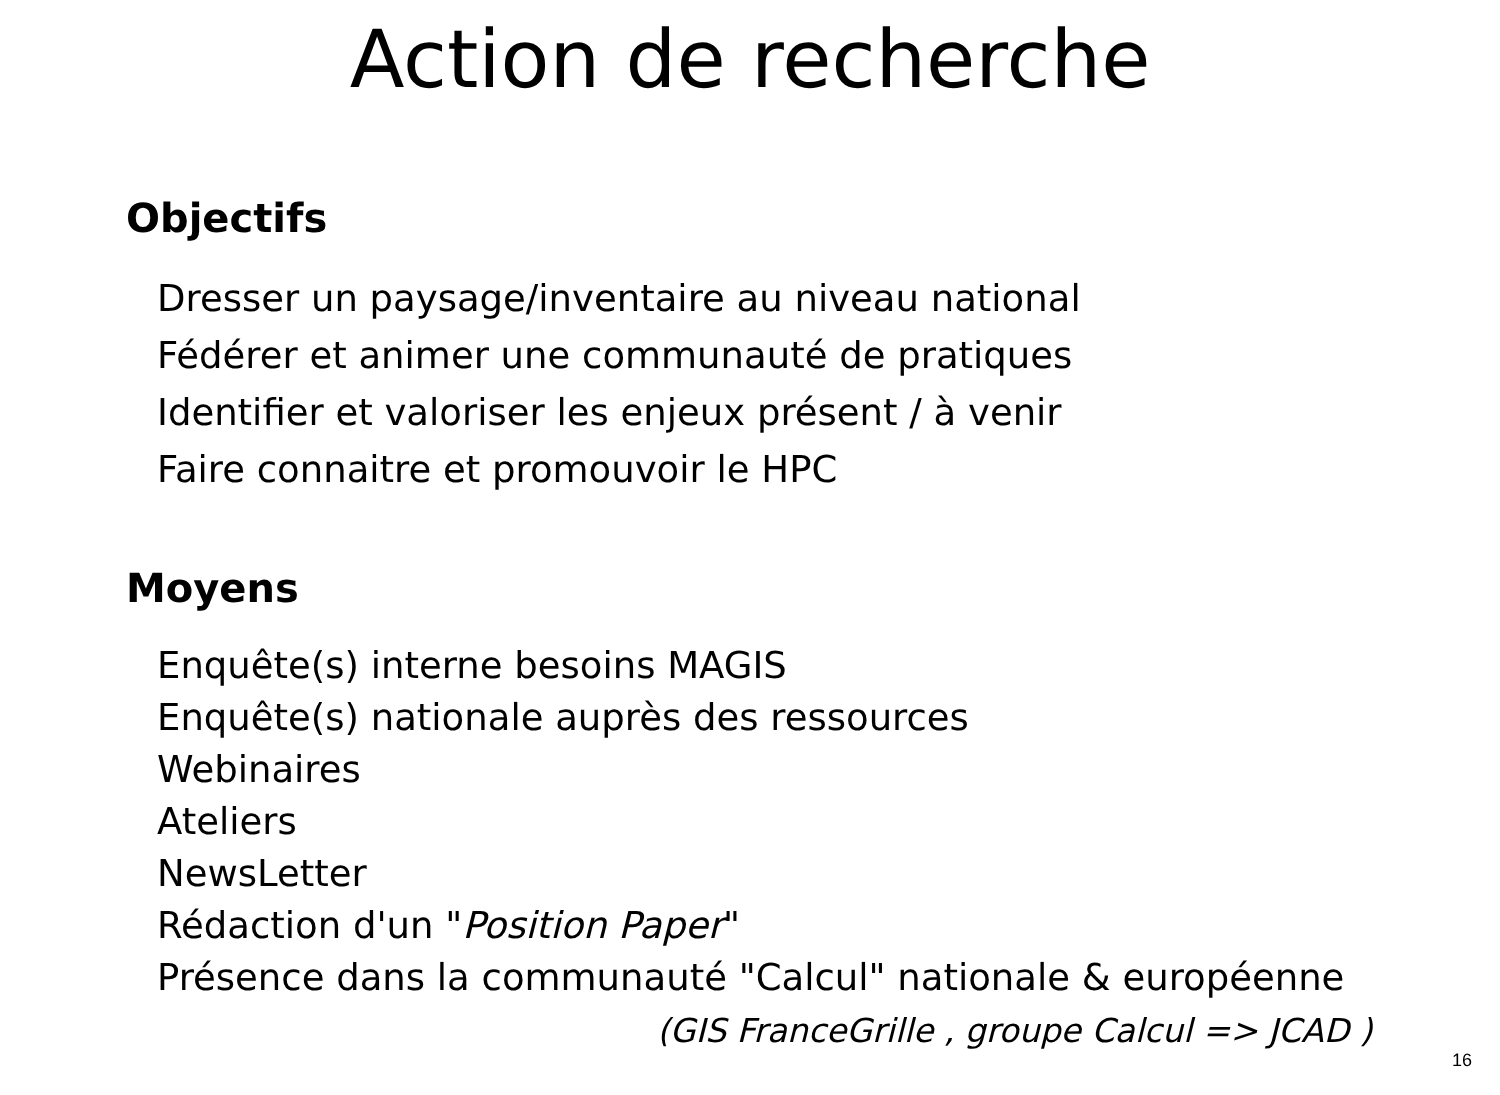Action de recherche
Objectifs
Dresser un paysage/inventaire au niveau national
Fédérer et animer une communauté de pratiques
Identifier et valoriser les enjeux présent / à venir
Faire connaitre et promouvoir le HPC
Moyens
Enquête(s) interne besoins MAGIS
Enquête(s) nationale auprès des ressources
Webinaires
Ateliers
NewsLetter
Rédaction d'un "Position Paper"
Présence dans la communauté "Calcul" nationale & européenne
(GIS FranceGrille , groupe Calcul => JCAD )
16